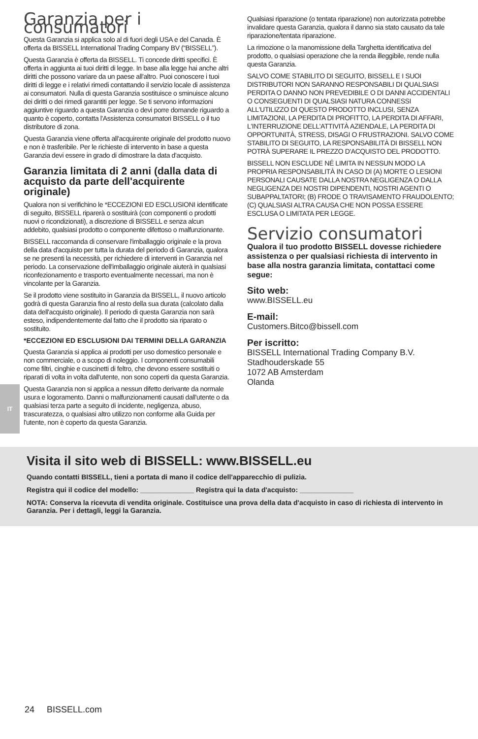IT
Garanzia per i consumatori
Questa Garanzia si applica solo al di fuori degli USA e del Canada. È offerta da BISSELL International Trading Company BV (“BISSELL”).
Questa Garanzia è offerta da BISSELL. Ti concede diritti specifici. È offerta in aggiunta ai tuoi diritti di legge. In base alla legge hai anche altri diritti che possono variare da un paese all'altro. Puoi conoscere i tuoi diritti di legge e i relativi rimedi contattando il servizio locale di assistenza ai consumatori. Nulla di questa Garanzia sostituisce o sminuisce alcuno dei diritti o dei rimedi garantiti per legge. Se ti servono informazioni aggiuntive riguardo a questa Garanzia o devi porre domande riguardo a quanto è coperto, contatta l'Assistenza consumatori BISSELL o il tuo distributore di zona.
Questa Garanzia viene offerta all'acquirente originale del prodotto nuovo e non è trasferibile. Per le richieste di intervento in base a questa Garanzia devi essere in grado di dimostrare la data d'acquisto.
Garanzia limitata di 2 anni (dalla data di acquisto da parte dell'acquirente originale)
Qualora non si verifichino le *ECCEZIONI ED ESCLUSIONI identificate di seguito, BISSELL riparerà o sostituirà (con componenti o prodotti nuovi o ricondizionati), a discrezione di BISSELL e senza alcun addebito, qualsiasi prodotto o componente difettoso o malfunzionante.
BISSELL raccomanda di conservare l'imballaggio originale e la prova della data d'acquisto per tutta la durata del periodo di Garanzia, qualora se ne presenti la necessità, per richiedere di interventi in Garanzia nel periodo. La conservazione dell'imballaggio originale aiuterà in qualsiasi riconfezionamento e trasporto eventualmente necessari, ma non è vincolante per la Garanzia.
Se il prodotto viene sostituito in Garanzia da BISSELL, il nuovo articolo godrà di questa Garanzia fino al resto della sua durata (calcolato dalla data dell'acquisto originale). Il periodo di questa Garanzia non sarà esteso, indipendentemente dal fatto che il prodotto sia riparato o sostituito.
*ECCEZIONI ED ESCLUSIONI DAI TERMINI DELLA GARANZIA
Questa Garanzia si applica ai prodotti per uso domestico personale e non commerciale, o a scopo di noleggio. I componenti consumabili come filtri, cinghie e cuscinetti di feltro, che devono essere sostituiti o riparati di volta in volta dall'utente, non sono coperti da questa Garanzia.
Questa Garanzia non si applica a nessun difetto derivante da normale usura e logoramento. Danni o malfunzionamenti causati dall'utente o da qualsiasi terza parte a seguito di incidente, negligenza, abuso, trascuratezza, o qualsiasi altro utilizzo non conforme alla Guida per l'utente, non è coperto da questa Garanzia.
Qualsiasi riparazione (o tentata riparazione) non autorizzata potrebbe invalidare questa Garanzia, qualora il danno sia stato causato da tale riparazione/tentata riparazione.
La rimozione o la manomissione della Targhetta identificativa del prodotto, o qualsiasi operazione che la renda illeggibile, rende nulla questa Garanzia.
SALVO COME STABILITO DI SEGUITO, BISSELL E I SUOI DISTRIBUTORI NON SARANNO RESPONSABILI DI QUALSIASI PERDITA O DANNO NON PREVEDIBILE O DI DANNI ACCIDENTALI O CONSEGUENTI DI QUALSIASI NATURA CONNESSI ALL'UTILIZZO DI QUESTO PRODOTTO INCLUSI, SENZA LIMITAZIONI, LA PERDITA DI PROFITTO, LA PERDITA DI AFFARI, L'INTERRUZIONE DELL'ATTIVITÀ AZIENDALE, LA PERDITA DI OPPORTUNITÀ, STRESS, DISAGI O FRUSTRAZIONI. SALVO COME STABILITO DI SEGUITO, LA RESPONSABILITÀ DI BISSELL NON POTRÀ SUPERARE IL PREZZO D'ACQUISTO DEL PRODOTTO.
BISSELL NON ESCLUDE NÉ LIMITA IN NESSUN MODO LA PROPRIA RESPONSABILITÀ IN CASO DI (A) MORTE O LESIONI PERSONALI CAUSATE DALLA NOSTRA NEGLIGENZA O DALLA NEGLIGENZA DEI NOSTRI DIPENDENTI, NOSTRI AGENTI O SUBAPPALTATORI; (B) FRODE O TRAVISAMENTO FRAUDOLENTO; (C) QUALSIASI ALTRA CAUSA CHE NON POSSA ESSERE ESCLUSA O LIMITATA PER LEGGE.
Servizio consumatori
Qualora il tuo prodotto BISSELL dovesse richiedere assistenza o per qualsiasi richiesta di intervento in base alla nostra garanzia limitata, contattaci come segue:
Sito web:
www.BISSELL.eu
E-mail:
Customers.Bitco@bissell.com
Per iscritto:
BISSELL International Trading Company B.V.
Stadhouderskade 55
1072 AB Amsterdam
Olanda
Visita il sito web di BISSELL: www.BISSELL.eu
Quando contatti BISSELL, tieni a portata di mano il codice dell'apparecchio di pulizia.
Registra qui il codice del modello: ______________ Registra qui la data d'acquisto: ______________
NOTA: Conserva la ricevuta di vendita originale. Costituisce una prova della data d'acquisto in caso di richiesta di intervento in Garanzia. Per i dettagli, leggi la Garanzia.
24 BISSELL.com